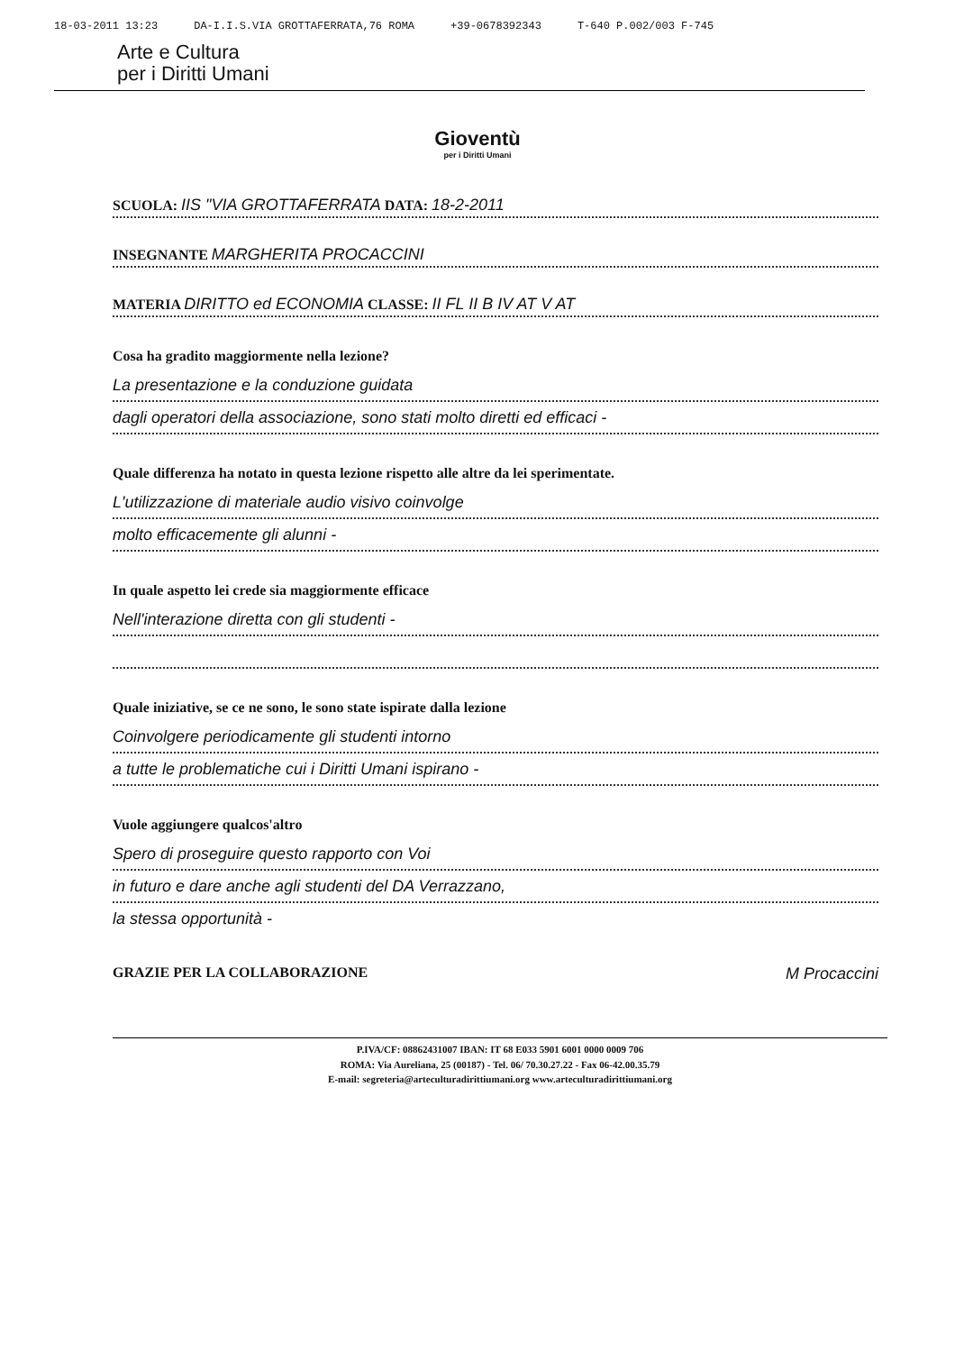18-03-2011 13:23 DA-I.I.S.VIA GROTTAFERRATA,76 ROMA +39-0678392343 T-640 P.002/003 F-745
Arte e Cultura
per i Diritti Umani
Gioventù
per i Diritti Umani
SCUOLA: IIS "VIA GROTTAFERRATA DATA: 18-2-2011
INSEGNANTE MARGHERITA PROCACCINI
MATERIA DIRITTO ed ECONOMIA CLASSE: II FL II B IV AT V AT
Cosa ha gradito maggiormente nella lezione?
La presentazione e la conduzione guidata
dagli operatori della associazione, sono stati molto diretti ed efficaci -
Quale differenza ha notato in questa lezione rispetto alle altre da lei sperimentate.
L'utilizzazione di materiale audio visivo coinvolge
molto efficacemente gli alunni -
In quale aspetto lei crede sia maggiormente efficace
Nell'interazione diretta con gli studenti -
Quale iniziative, se ce ne sono, le sono state ispirate dalla lezione
Coinvolgere periodicamente gli studenti intorno
a tutte le problematiche cui i Diritti Umani ispirano -
Vuole aggiungere qualcos'altro
Spero di proseguire questo rapporto con Voi
in futuro e dare anche agli studenti del DA Verrazzano,
la stessa opportunità -
GRAZIE PER LA COLLABORAZIONE M Procaccini
P.IVA/CF: 08862431007 IBAN: IT 68 E033 5901 6001 0000 0009 706
ROMA: Via Aureliana, 25 (00187) - Tel. 06/ 70.30.27.22 - Fax 06-42.00.35.79
E-mail: segreteria@arteculturadirittiumani.org www.arteculturadirittiumani.org